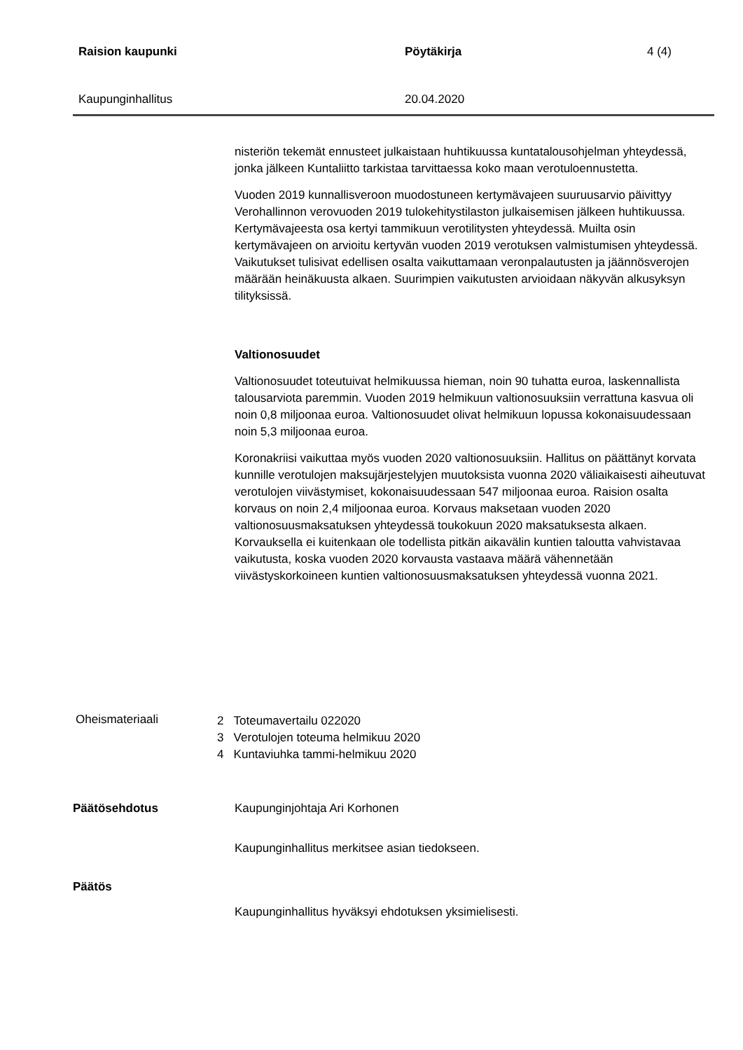Raision kaupunki Pöytäkirja 4 (4)
Kaupunginhallitus 20.04.2020
nisteriön tekemät ennusteet julkaistaan huhtikuussa kuntatalousohjelman yhteydessä, jonka jälkeen Kuntaliitto tarkistaa tarvittaessa koko maan verotuloennustetta.
Vuoden 2019 kunnallisveroon muodostuneen kertymävajeen suuruusarvio päivittyy Verohallinnon verovuoden 2019 tulokehitystilaston julkaisemisen jälkeen huhtikuussa. Kertymävajeesta osa kertyi tammikuun verotilitysten yhteydessä. Muilta osin kertymävajeen on arvioitu kertyvän vuoden 2019 verotuksen valmistumisen yhteydessä. Vaikutukset tulisivat edellisen osalta vaikuttamaan veronpalautusten ja jäännösverojen määrään heinäkuusta alkaen. Suurimpien vaikutusten arvioidaan näkyvän alkusyksyn tilityksissä.
Valtionosuudet
Valtionosuudet toteutuivat helmikuussa hieman, noin 90 tuhatta euroa, laskennallista talousarviota paremmin. Vuoden 2019 helmikuun valtionosuuksiin verrattuna kasvua oli noin 0,8 miljoonaa euroa. Valtionosuudet olivat helmikuun lopussa kokonaisuudessaan noin 5,3 miljoonaa euroa.
Koronakriisi vaikuttaa myös vuoden 2020 valtionosuuksiin. Hallitus on päättänyt korvata kunnille verotulojen maksujärjestelyjen muutoksista vuonna 2020 väliaikaisesti aiheutuvat verotulojen viivästymiset, kokonaisuudessaan 547 miljoonaa euroa. Raision osalta korvaus on noin 2,4 miljoonaa euroa. Korvaus maksetaan vuoden 2020 valtionosuusmaksatuksen yhteydessä toukokuun 2020 maksatuksesta alkaen. Korvauksella ei kuitenkaan ole todellista pitkän aikavälin kuntien taloutta vahvistavaa vaikutusta, koska vuoden 2020 korvausta vastaava määrä vähennetään viivästyskorkoineen kuntien valtionosuusmaksatuksen yhteydessä vuonna 2021.
Oheismateriaali
2 Toteumavertailu 022020
3 Verotulojen toteuma helmikuu 2020
4 Kuntaviuhka tammi-helmikuu 2020
Päätösehdotus Kaupunginjohtaja Ari Korhonen
Kaupunginhallitus merkitsee asian tiedokseen.
Päätös
Kaupunginhallitus hyväksyi ehdotuksen yksimielisesti.